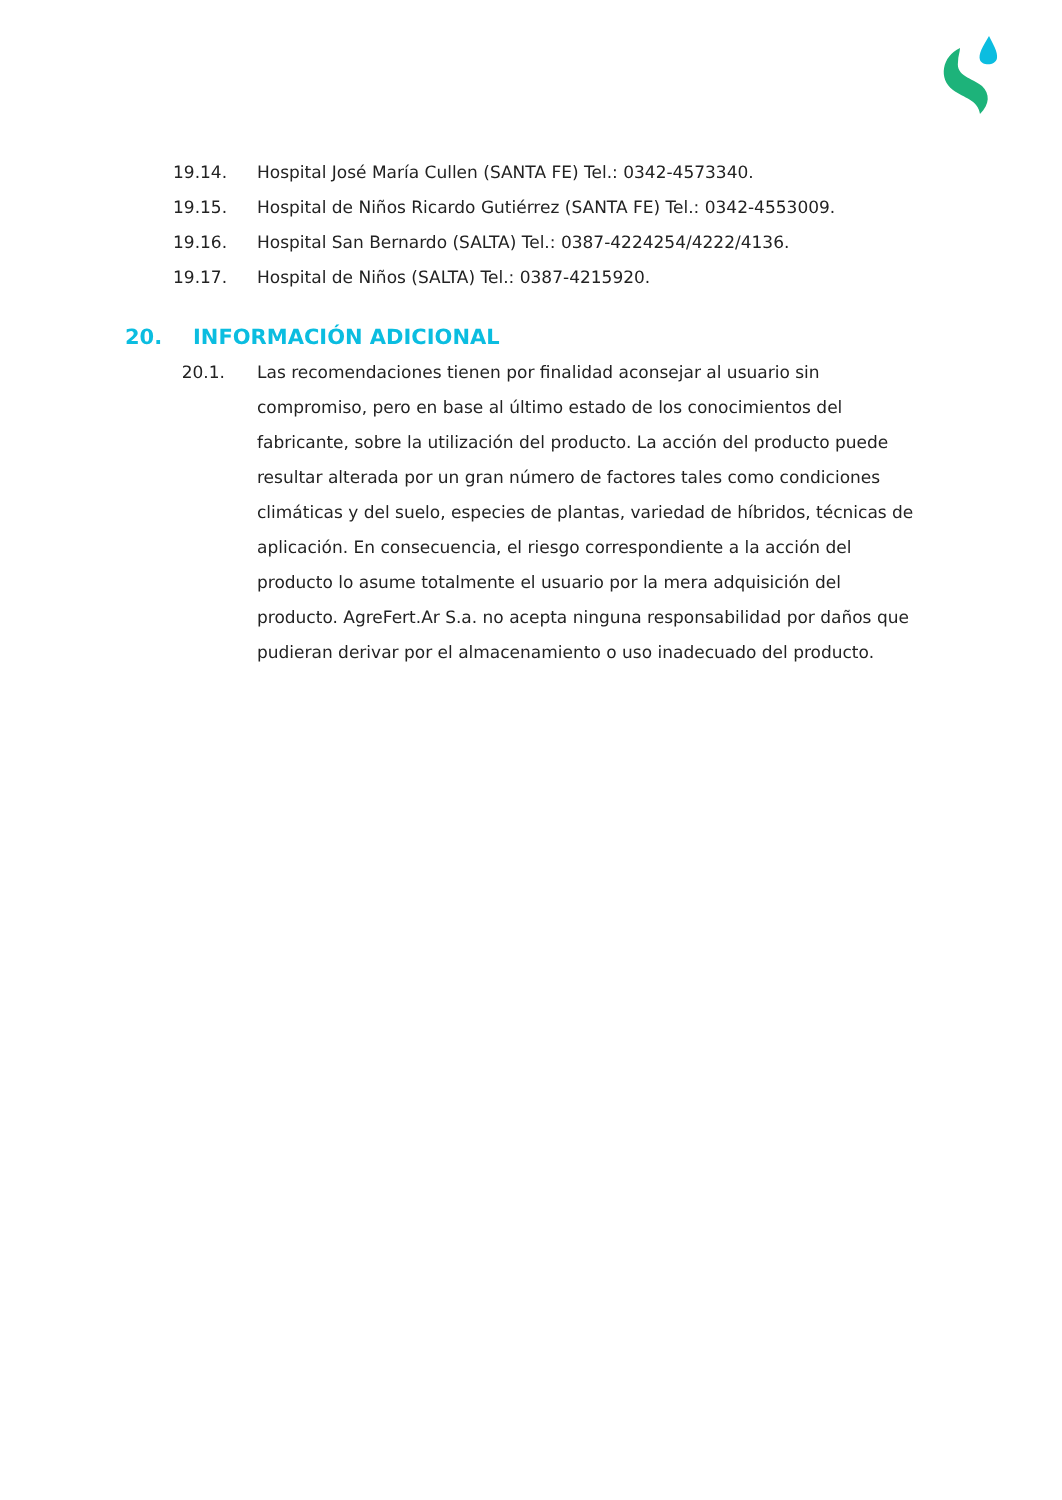19.14. Hospital José María Cullen (SANTA FE) Tel.: 0342-4573340.
19.15. Hospital de Niños Ricardo Gutiérrez (SANTA FE) Tel.: 0342-4553009.
19.16. Hospital San Bernardo (SALTA) Tel.: 0387-4224254/4222/4136.
19.17. Hospital de Niños (SALTA) Tel.: 0387-4215920.
20. INFORMACIÓN ADICIONAL
20.1. Las recomendaciones tienen por finalidad aconsejar al usuario sin compromiso, pero en base al último estado de los conocimientos del fabricante, sobre la utilización del producto. La acción del producto puede resultar alterada por un gran número de factores tales como condiciones climáticas y del suelo, especies de plantas, variedad de híbridos, técnicas de aplicación. En consecuencia, el riesgo correspondiente a la acción del producto lo asume totalmente el usuario por la mera adquisición del producto. AgreFert.Ar S.a. no acepta ninguna responsabilidad por daños que pudieran derivar por el almacenamiento o uso inadecuado del producto.